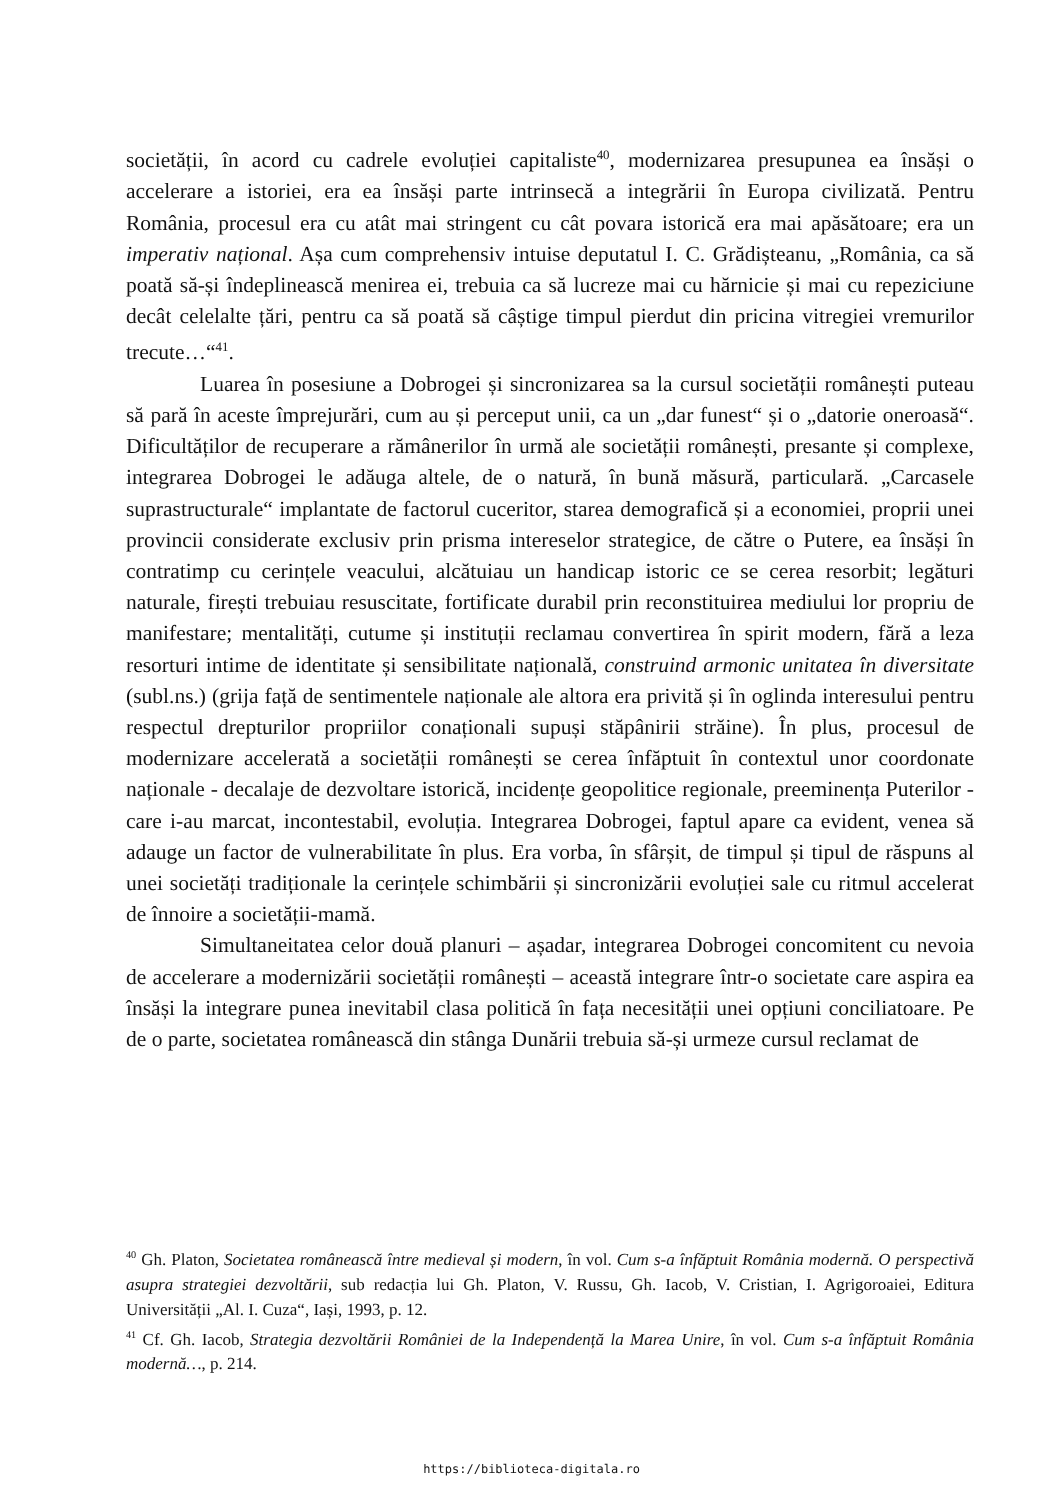societății, în acord cu cadrele evoluției capitaliste<sup>40</sup>, modernizarea presupunea ea însăși o accelerare a istoriei, era ea însăși parte intrinsecă a integrării în Europa civilizată. Pentru România, procesul era cu atât mai stringent cu cât povara istorică era mai apăsătoare; era un imperativ național. Așa cum comprehensiv intuise deputatul I. C. Grădișteanu, „România, ca să poată să-și îndeplinească menirea ei, trebuia ca să lucreze mai cu hărnicie și mai cu repeziciune decât celelalte țări, pentru ca să poată să câștige timpul pierdut din pricina vitregiei vremurilor trecute…“<sup>41</sup>.
Luarea în posesiune a Dobrogei și sincronizarea sa la cursul societății românești puteau să pară în aceste împrejurări, cum au și perceput unii, ca un „dar funest“ și o „datorie oneroasă“. Dificultăților de recuperare a rămânerilor în urmă ale societății românești, presante și complexe, integrarea Dobrogei le adăuga altele, de o natură, în bună măsură, particulară. „Carcasele suprastructurale“ implantate de factorul cuceritor, starea demografică și a economiei, proprii unei provincii considerate exclusiv prin prisma intereselor strategice, de către o Putere, ea însăși în contratimp cu cerințele veacului, alcătuiau un handicap istoric ce se cerea resorbit; legături naturale, firești trebuiau resuscitate, fortificate durabil prin reconstituirea mediului lor propriu de manifestare; mentalități, cutume și instituții reclamau convertirea în spirit modern, fără a leza resorturi intime de identitate și sensibilitate națională, construind armonic unitatea în diversitate (subl.ns.) (grija față de sentimentele naționale ale altora era privită și în oglinda interesului pentru respectul drepturilor propriilor conaționali supuși stăpânirii străine). În plus, procesul de modernizare accelerată a societății românești se cerea înfăptuit în contextul unor coordonate naționale - decalaje de dezvoltare istorică, incidențe geopolitice regionale, preeminența Puterilor - care i-au marcat, incontestabil, evoluția. Integrarea Dobrogei, faptul apare ca evident, venea să adauge un factor de vulnerabilitate în plus. Era vorba, în sfârșit, de timpul și tipul de răspuns al unei societăți tradiționale la cerințele schimbării și sincronizării evoluției sale cu ritmul accelerat de înnoire a societății-mamă.
Simultaneitatea celor două planuri – așadar, integrarea Dobrogei concomitent cu nevoia de accelerare a modernizării societății românești – această integrare într-o societate care aspira ea însăși la integrare punea inevitabil clasa politică în fața necesității unei opțiuni conciliatoare. Pe de o parte, societatea românească din stânga Dunării trebuia să-și urmeze cursul reclamat de
<sup>40</sup> Gh. Platon, Societatea românească între medieval și modern, în vol. Cum s-a înfăptuit România modernă. O perspectivă asupra strategiei dezvoltării, sub redacția lui Gh. Platon, V. Russu, Gh. Iacob, V. Cristian, I. Agrigoroaiei, Editura Universității „Al. I. Cuza“, Iași, 1993, p. 12.
<sup>41</sup> Cf. Gh. Iacob, Strategia dezvoltării României de la Independență la Marea Unire, în vol. Cum s-a înfăptuit România modernă…, p. 214.
https://biblioteca-digitala.ro